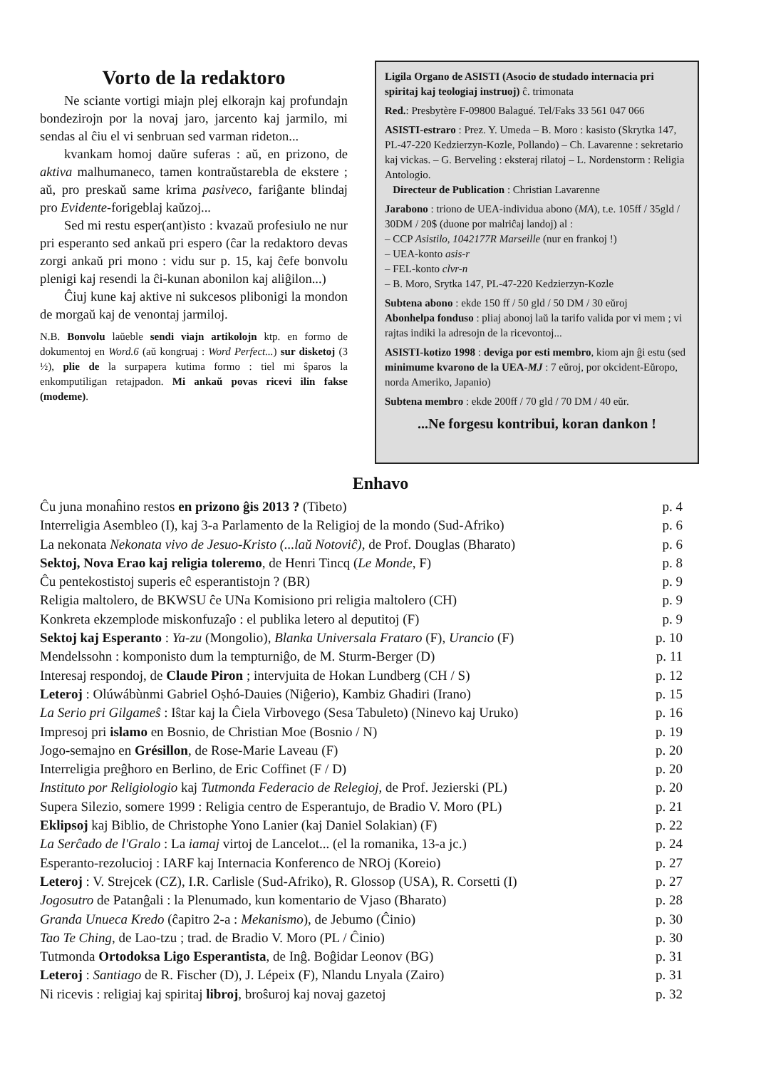Vorto de la redaktoro
Ne sciante vortigi miajn plej elkorajn kaj profundajn bondezirojn por la novaj jaro, jarcento kaj jarmilo, mi sendas al ĉiu el vi senbruan sed varman rideton...
kvankam homoj daŭre suferas : aŭ, en prizono, de aktiva malhumaneco, tamen kontraŭstarebla de ekstere ; aŭ, pro preskaŭ same krima pasiveco, fariĝante blindaj pro Evidente-forigeblaj kaŭzoj...
Sed mi restu esper(ant)isto : kvazaŭ profesiulo ne nur pri esperanto sed ankaŭ pri espero (ĉar la redaktoro devas zorgi ankaŭ pri mono : vidu sur p. 15, kaj ĉefe bonvolu plenigi kaj resendi la ĉi-kunan abonilon kaj aliĝilon...)
Ĉiuj kune kaj aktive ni sukcesos plibonigi la mondon de morgaŭ kaj de venontaj jarmiloj.
N.B. Bonvolu laŭeble sendi viajn artikolojn ktp. en formo de dokumentoj en Word.6 (aŭ kongruaj : Word Perfect...) sur disketoj (3 ½), plie de la surpapera kutima formo : tiel mi ŝparos la enkomputiligan retajpadon. Mi ankaŭ povas ricevi ilin fakse (modeme).
Ligila Organo de ASISTI (Asocio de studado internacia pri spiritaj kaj teologiaj instruoj) ĉ. trimonata
Red.: Presbytère F-09800 Balagué. Tel/Faks 33 561 047 066
ASISTI-estraro : Prez. Y. Umeda – B. Moro : kasisto (Skrytka 147, PL-47-220 Kedzierzyn-Kozle, Pollando) – Ch. Lavarenne : sekretario kaj vickas. – G. Berveling : eksteraj rilatoj – L. Nordenstorm : Religia Antologio.
Directeur de Publication : Christian Lavarenne
Jarabono : triono de UEA-individua abono (MA), t.e. 105ff / 35gld / 30DM / 20$ (duone por malriĉaj landoj) al :
– CCP Asistilo, 1042177R Marseille (nur en frankoj !)
– UEA-konto asis-r
– FEL-konto clvr-n
– B. Moro, Srytka 147, PL-47-220 Kedzierzyn-Kozle
Subtena abono : ekde 150 ff / 50 gld / 50 DM / 30 eŭroj
Abonhelpa fonduso : pliaj abonoj laŭ la tarifo valida por vi mem ; vi rajtas indiki la adresojn de la ricevontoj...
ASISTI-kotizo 1998 : deviga por esti membro, kiom ajn ĝi estu (sed minimume kvarono de la UEA-MJ : 7 eŭroj, por okcident-Eŭropo, norda Ameriko, Japanio)
Subtena membro : ekde 200ff / 70 gld / 70 DM / 40 eŭr.
...Ne forgesu kontribui, koran dankon !
Enhavo
| Ĉu juna monaĥino restos en prizono ĝis 2013 ? (Tibeto) | p. 4 |
| Interreligia Asembleo (I), kaj 3-a Parlamento de la Religioj de la mondo (Sud-Afriko) | p. 6 |
| La nekonata Nekonata vivo de Jesuo-Kristo (...laŭ Notoviĉ) , de Prof. Douglas (Bharato) | p. 6 |
| Sektoj, Nova Erao kaj religia toleremo , de Henri Tincq ( Le Monde , F) | p. 8 |
| Ĉu pentekostistoj superis eĉ esperantistojn ? (BR) | p. 9 |
| Religia maltolero, de BKWSU ĉe UNa Komisiono pri religia maltolero (CH) | p. 9 |
| Konkreta ekzemplode miskonfuzaĵo : el publika letero al deputitoj (F) | p. 9 |
| Sektoj kaj Esperanto : Ya-zu (Mongolio), Blanka Universala Frataro (F), Urancio (F) | p. 10 |
| Mendelssohn : komponisto dum la tempturniĝo, de M. Sturm-Berger (D) | p. 11 |
| Interesaj respondoj, de Claude Piron ; intervjuita de Hokan Lundberg (CH / S) | p. 12 |
| Leteroj : Olúwábùnmi Gabriel Oṣhó-Dauies (Niĝerio), Kambiz Ghadiri (Irano) | p. 15 |
| La Serio pri Gilgameŝ : Iŝtar kaj la Ĉiela Virbovego (Sesa Tabuleto) (Ninevo kaj Uruko) | p. 16 |
| Impresoj pri islamo en Bosnio, de Christian Moe (Bosnio / N) | p. 19 |
| Jogo-semajno en Grésillon , de Rose-Marie Laveau (F) | p. 20 |
| Interreligia preĝhoro en Berlino, de Eric Coffinet (F / D) | p. 20 |
| Instituto por Religiologio kaj Tutmonda Federacio de Relegioj , de Prof. Jezierski (PL) | p. 20 |
| Supera Silezio, somere 1999 : Religia centro de Esperantujo, de Bradio V. Moro (PL) | p. 21 |
| Eklipsoj kaj Biblio, de Christophe Yono Lanier (kaj Daniel Solakian) (F) | p. 22 |
| La Serĉado de l'Gralo : La iamaj virtoj de Lancelot... (el la romanika, 13-a jc.) | p. 24 |
| Esperanto-rezolucioj : IARF kaj Internacia Konferenco de NROj (Koreio) | p. 27 |
| Leteroj : V. Strejcek (CZ), I.R. Carlisle (Sud-Afriko), R. Glossop (USA), R. Corsetti (I) | p. 27 |
| Jogosutro de Patanĝali : la Plenumado, kun komentario de Vjaso (Bharato) | p. 28 |
| Granda Unueca Kredo (ĉapitro 2-a : Mekanismo ), de Jebumo (Ĉinio) | p. 30 |
| Tao Te Ching , de Lao-tzu ; trad. de Bradio V. Moro (PL / Ĉinio) | p. 30 |
| Tutmonda Ortodoksa Ligo Esperantista , de Inĝ. Boĝidar Leonov (BG) | p. 31 |
| Leteroj : Santiago de R. Fischer (D), J. Lépeix (F), Nlandu Lnyala (Zairo) | p. 31 |
| Ni ricevis : religiaj kaj spiritaj libroj , broŝuroj kaj novaj gazetoj | p. 32 |